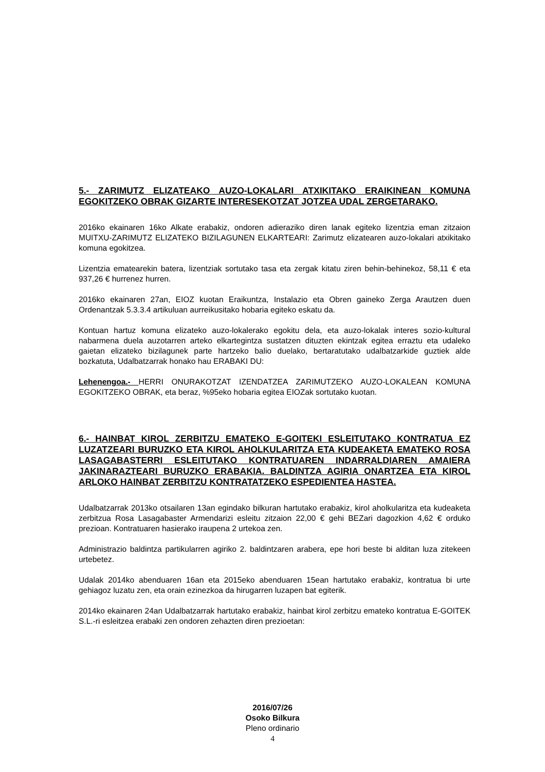5.- ZARIMUTZ ELIZATEAKO AUZO-LOKALARI ATXIKITAKO ERAIKINEAN KOMUNA EGOKITZEKO OBRAK GIZARTE INTERESEKOTZAT JOTZEA UDAL ZERGETARAKO.
2016ko ekainaren 16ko Alkate erabakiz, ondoren adieraziko diren lanak egiteko lizentzia eman zitzaion MUITXU-ZARIMUTZ ELIZATEKO BIZILAGUNEN ELKARTEARI: Zarimutz elizatearen auzo-lokalari atxikitako komuna egokitzea.
Lizentzia ematearekin batera, lizentziak sortutako tasa eta zergak kitatu ziren behin-behinekoz, 58,11 € eta 937,26 € hurrenez hurren.
2016ko ekainaren 27an, EIOZ kuotan Eraikuntza, Instalazio eta Obren gaineko Zerga Arautzen duen Ordenantzak 5.3.3.4 artikuluan aurreikusitako hobaria egiteko eskatu da.
Kontuan hartuz komuna elizateko auzo-lokalerako egokitu dela, eta auzo-lokalak interes sozio-kultural nabarmena duela auzotarren arteko elkartegintza sustatzen dituzten ekintzak egitea erraztu eta udaleko gaietan elizateko bizilagunek parte hartzeko balio duelako, bertaratutako udalbatzarkide guztiek alde bozkatuta, Udalbatzarrak honako hau ERABAKI DU:
Lehenengoa.- HERRI ONURAKOTZAT IZENDATZEA ZARIMUTZEKO AUZO-LOKALEAN KOMUNA EGOKITZEKO OBRAK, eta beraz, %95eko hobaria egitea EIOZak sortutako kuotan.
6.- HAINBAT KIROL ZERBITZU EMATEKO E-GOITEKI ESLEITUTAKO KONTRATUA EZ LUZATZEARI BURUZKO ETA KIROL AHOLKULARITZA ETA KUDEAKETA EMATEKO ROSA LASAGABASTERRI ESLEITUTAKO KONTRATUAREN INDARRALDIAREN AMAIERA JAKINARAZTEARI BURUZKO ERABAKIA. BALDINTZA AGIRIA ONARTZEA ETA KIROL ARLOKO HAINBAT ZERBITZU KONTRATATZEKO ESPEDIENTEA HASTEA.
Udalbatzarrak 2013ko otsailaren 13an egindako bilkuran hartutako erabakiz, kirol aholkularitza eta kudeaketa zerbitzua Rosa Lasagabaster Armendarizi esleitu zitzaion 22,00 € gehi BEZari dagozkion 4,62 € orduko prezioan. Kontratuaren hasierako iraupena 2 urtekoa zen.
Administrazio baldintza partikularren agiriko 2. baldintzaren arabera, epe hori beste bi alditan luza zitekeen urtebetez.
Udalak 2014ko abenduaren 16an eta 2015eko abenduaren 15ean hartutako erabakiz, kontratua bi urte gehiagoz luzatu zen, eta orain ezinezkoa da hirugarren luzapen bat egiterik.
2014ko ekainaren 24an Udalbatzarrak hartutako erabakiz, hainbat kirol zerbitzu emateko kontratua E-GOITEK S.L.-ri esleitzea erabaki zen ondoren zehazten diren prezioetan:
2016/07/26
Osoko Bilkura
Pleno ordinario
4